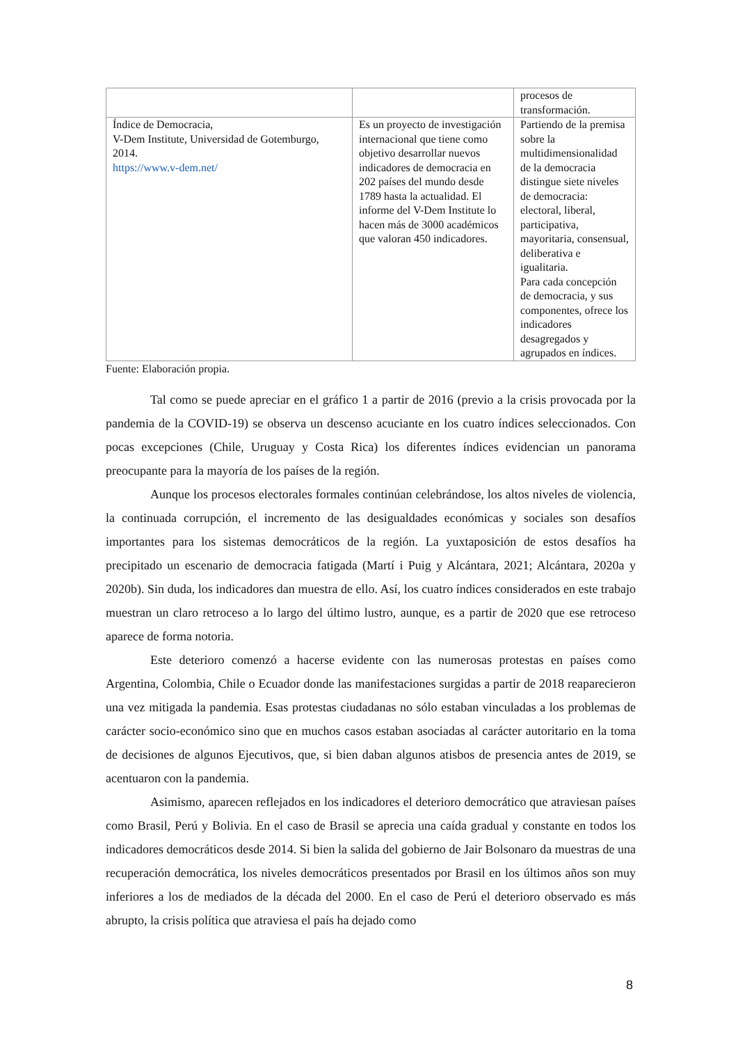| | | procesos de transformación. |
| Índice de Democracia, V-Dem Institute, Universidad de Gotemburgo, 2014. https://www.v-dem.net/ | Es un proyecto de investigación internacional que tiene como objetivo desarrollar nuevos indicadores de democracia en 202 países del mundo desde 1789 hasta la actualidad. El informe del V-Dem Institute lo hacen más de 3000 académicos que valoran 450 indicadores. | Partiendo de la premisa sobre la multidimensionalidad de la democracia distingue siete niveles de democracia: electoral, liberal, participativa, mayoritaria, consensual, deliberativa e igualitaria. Para cada concepción de democracia, y sus componentes, ofrece los indicadores desagregados y agrupados en índices. |
Fuente: Elaboración propia.
Tal como se puede apreciar en el gráfico 1 a partir de 2016 (previo a la crisis provocada por la pandemia de la COVID-19) se observa un descenso acuciante en los cuatro índices seleccionados. Con pocas excepciones (Chile, Uruguay y Costa Rica) los diferentes índices evidencian un panorama preocupante para la mayoría de los países de la región.
Aunque los procesos electorales formales continúan celebrándose, los altos niveles de violencia, la continuada corrupción, el incremento de las desigualdades económicas y sociales son desafíos importantes para los sistemas democráticos de la región. La yuxtaposición de estos desafíos ha precipitado un escenario de democracia fatigada (Martí i Puig y Alcántara, 2021; Alcántara, 2020a y 2020b). Sin duda, los indicadores dan muestra de ello. Así, los cuatro índices considerados en este trabajo muestran un claro retroceso a lo largo del último lustro, aunque, es a partir de 2020 que ese retroceso aparece de forma notoria.
Este deterioro comenzó a hacerse evidente con las numerosas protestas en países como Argentina, Colombia, Chile o Ecuador donde las manifestaciones surgidas a partir de 2018 reaparecieron una vez mitigada la pandemia. Esas protestas ciudadanas no sólo estaban vinculadas a los problemas de carácter socio-económico sino que en muchos casos estaban asociadas al carácter autoritario en la toma de decisiones de algunos Ejecutivos, que, si bien daban algunos atisbos de presencia antes de 2019, se acentuaron con la pandemia.
Asimismo, aparecen reflejados en los indicadores el deterioro democrático que atraviesan países como Brasil, Perú y Bolivia. En el caso de Brasil se aprecia una caída gradual y constante en todos los indicadores democráticos desde 2014. Si bien la salida del gobierno de Jair Bolsonaro da muestras de una recuperación democrática, los niveles democráticos presentados por Brasil en los últimos años son muy inferiores a los de mediados de la década del 2000. En el caso de Perú el deterioro observado es más abrupto, la crisis política que atraviesa el país ha dejado como
8